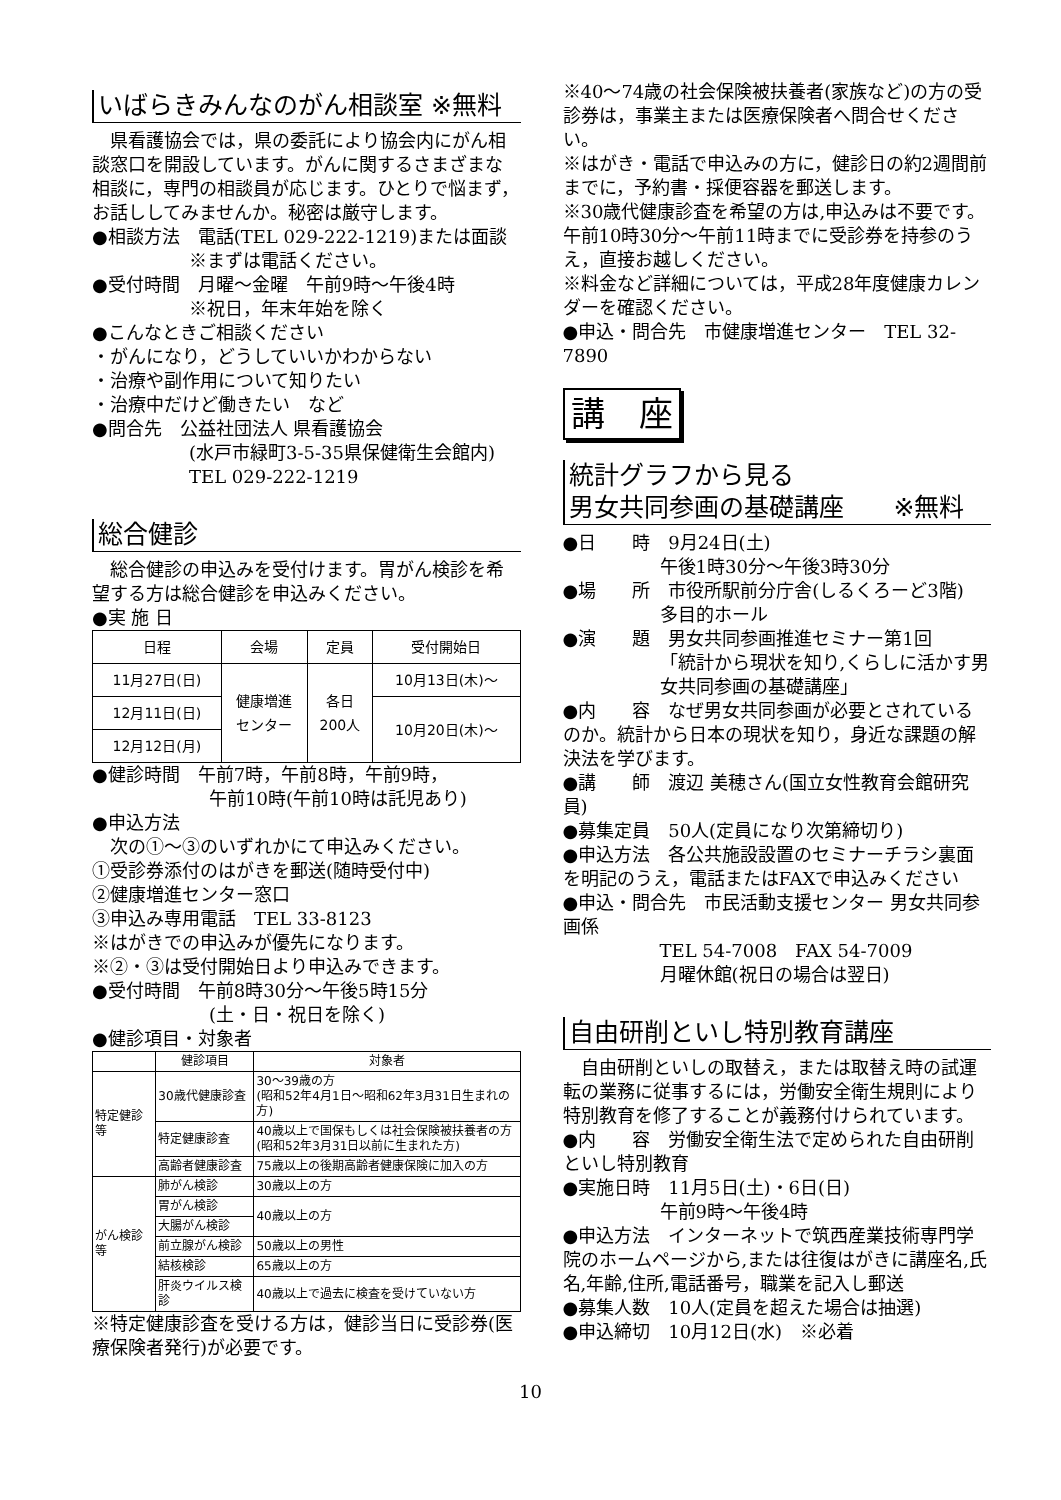いばらきみんなのがん相談室 ※無料
　県看護協会では，県の委託により協会内にがん相談窓口を開設しています。がんに関するさまざまな相談に，専門の相談員が応じます。ひとりで悩まず，お話ししてみませんか。秘密は厳守します。
●相談方法　電話(TEL 029-222-1219)または面談
※まずは電話ください。
●受付時間　月曜～金曜　午前9時～午後4時
※祝日，年末年始を除く
●こんなときご相談ください
・がんになり，どうしていいかわからない
・治療や副作用について知りたい
・治療中だけど働きたい　など
●問合先　公益社団法人 県看護協会
(水戸市緑町3-5-35県保健衛生会館内)
TEL 029-222-1219
総合健診
　総合健診の申込みを受付けます。胃がん検診を希望する方は総合健診を申込みください。
●実 施 日
| 日程 | 会場 | 定員 | 受付開始日 |
| --- | --- | --- | --- |
| 11月27日(日) | 健康増進 センター | 各日 200人 | 10月13日(木)～ |
| 12月11日(日) | | | 10月20日(木)～ |
| 12月12日(月) | | | |
●健診時間　午前7時，午前8時，午前9時，
午前10時(午前10時は託児あり)
●申込方法
　次の①～③のいずれかにて申込みください。
①受診券添付のはがきを郵送(随時受付中)
②健康増進センター窓口
③申込み専用電話　TEL 33-8123
※はがきでの申込みが優先になります。
※②・③は受付開始日より申込みできます。
●受付時間　午前8時30分～午後5時15分
(土・日・祝日を除く)
●健診項目・対象者
| | 健診項目 | 対象者 |
| --- | --- | --- |
| 特定健診等 | 30歳代健康診査 | 30～39歳の方 (昭和52年4月1日～昭和62年3月31日生まれの方) |
| | 特定健康診査 | 40歳以上で国保もしくは社会保険被扶養者の方 (昭和52年3月31日以前に生まれた方) |
| | 高齢者健康診査 | 75歳以上の後期高齢者健康保険に加入の方 |
| がん検診等 | 肺がん検診 | 30歳以上の方 |
| | 胃がん検診 | 40歳以上の方 |
| | 大腸がん検診 | |
| | 前立腺がん検診 | 50歳以上の男性 |
| | 結核検診 | 65歳以上の方 |
| | 肝炎ウイルス検診 | 40歳以上で過去に検査を受けていない方 |
※特定健康診査を受ける方は，健診当日に受診券(医療保険者発行)が必要です。
※40～74歳の社会保険被扶養者(家族など)の方の受診券は，事業主または医療保険者へ問合せください。
※はがき・電話で申込みの方に，健診日の約2週間前までに，予約書・採便容器を郵送します。
※30歳代健康診査を希望の方は,申込みは不要です。午前10時30分～午前11時までに受診券を持参のうえ，直接お越しください。
※料金など詳細については，平成28年度健康カレンダーを確認ください。
●申込・問合先　市健康増進センター　TEL 32-7890
講　座
統計グラフから見る
男女共同参画の基礎講座　　※無料
●日　　時　9月24日(土)
午後1時30分～午後3時30分
●場　　所　市役所駅前分庁舎(しるくろーど3階)
多目的ホール
●演　　題　男女共同参画推進セミナー第1回
「統計から現状を知り,くらしに活かす男女共同参画の基礎講座」
●内　　容　なぜ男女共同参画が必要とされているのか。統計から日本の現状を知り，身近な課題の解決法を学びます。
●講　　師　渡辺 美穂さん(国立女性教育会館研究員)
●募集定員　50人(定員になり次第締切り)
●申込方法　各公共施設設置のセミナーチラシ裏面を明記のうえ，電話またはFAXで申込みください
●申込・問合先　市民活動支援センター 男女共同参画係
TEL 54-7008　FAX 54-7009
月曜休館(祝日の場合は翌日)
自由研削といし特別教育講座
　自由研削といしの取替え，または取替え時の試運転の業務に従事するには，労働安全衛生規則により特別教育を修了することが義務付けられています。
●内　　容　労働安全衛生法で定められた自由研削といし特別教育
●実施日時　11月5日(土)・6日(日)
午前9時～午後4時
●申込方法　インターネットで筑西産業技術専門学院のホームページから,または往復はがきに講座名,氏名,年齢,住所,電話番号，職業を記入し郵送
●募集人数　10人(定員を超えた場合は抽選)
●申込締切　10月12日(水)　※必着
10